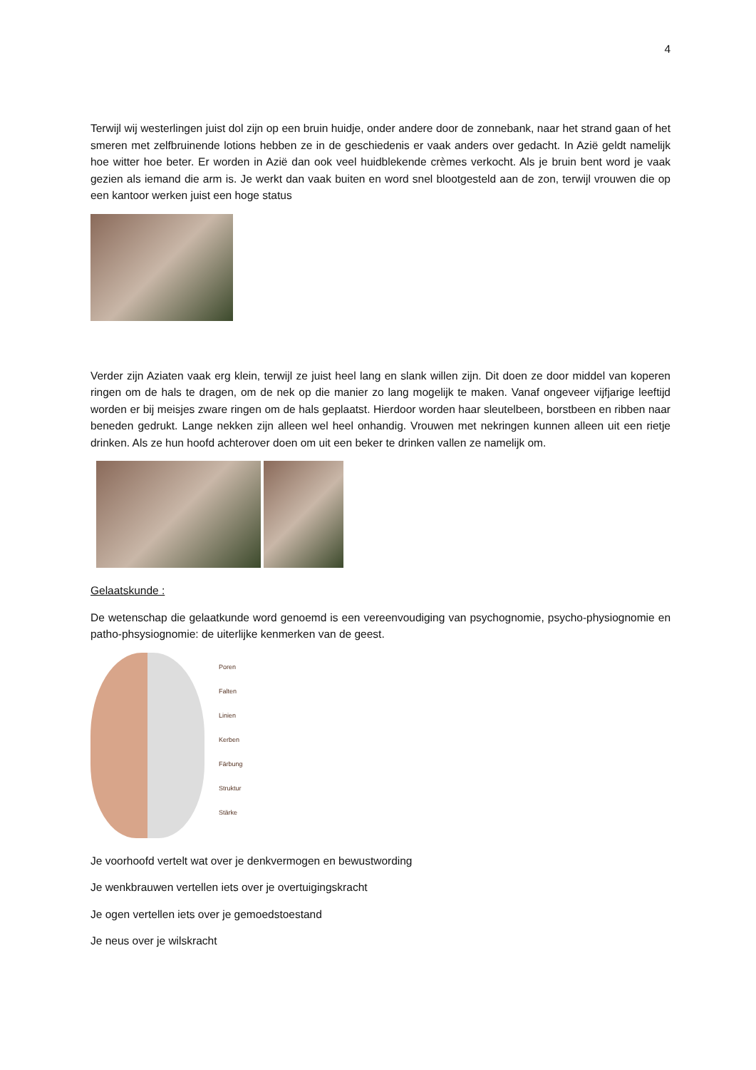4
Terwijl wij westerlingen juist dol zijn op een bruin huidje, onder andere door de zonnebank, naar het strand gaan of het smeren met zelfbruinende lotions hebben ze in de geschiedenis er vaak anders over gedacht. In Azië geldt namelijk hoe witter hoe beter. Er worden in Azië dan ook veel huidblekende crèmes verkocht. Als je bruin bent word je vaak gezien als iemand die arm is. Je werkt dan vaak buiten en word snel blootgesteld aan de zon, terwijl vrouwen die op een kantoor werken juist een hoge status
Verder zijn Aziaten vaak erg klein, terwijl ze juist heel lang en slank willen zijn. Dit doen ze door middel van koperen ringen om de hals te dragen, om de nek op die manier zo lang mogelijk te maken. Vanaf ongeveer vijfjarige leeftijd worden er bij meisjes zware ringen om de hals geplaatst. Hierdoor worden haar sleutelbeen, borstbeen en ribben naar beneden gedrukt. Lange nekken zijn alleen wel heel onhandig. Vrouwen met nekringen kunnen alleen uit een rietje drinken. Als ze hun hoofd achterover doen om uit een beker te drinken vallen ze namelijk om.
Gelaatskunde :
De wetenschap die gelaatkunde word genoemd is een vereenvoudiging van psychognomie, psycho-physiognomie en patho-phsysiognomie: de uiterlijke kenmerken van de geest.
Poren
Falten
Linien
Kerben
Färbung
Struktur
Stärke
Je voorhoofd vertelt wat over je denkvermogen en bewustwording
Je wenkbrauwen vertellen iets over je overtuigingskracht
Je ogen vertellen iets over je gemoedstoestand
Je neus over je wilskracht